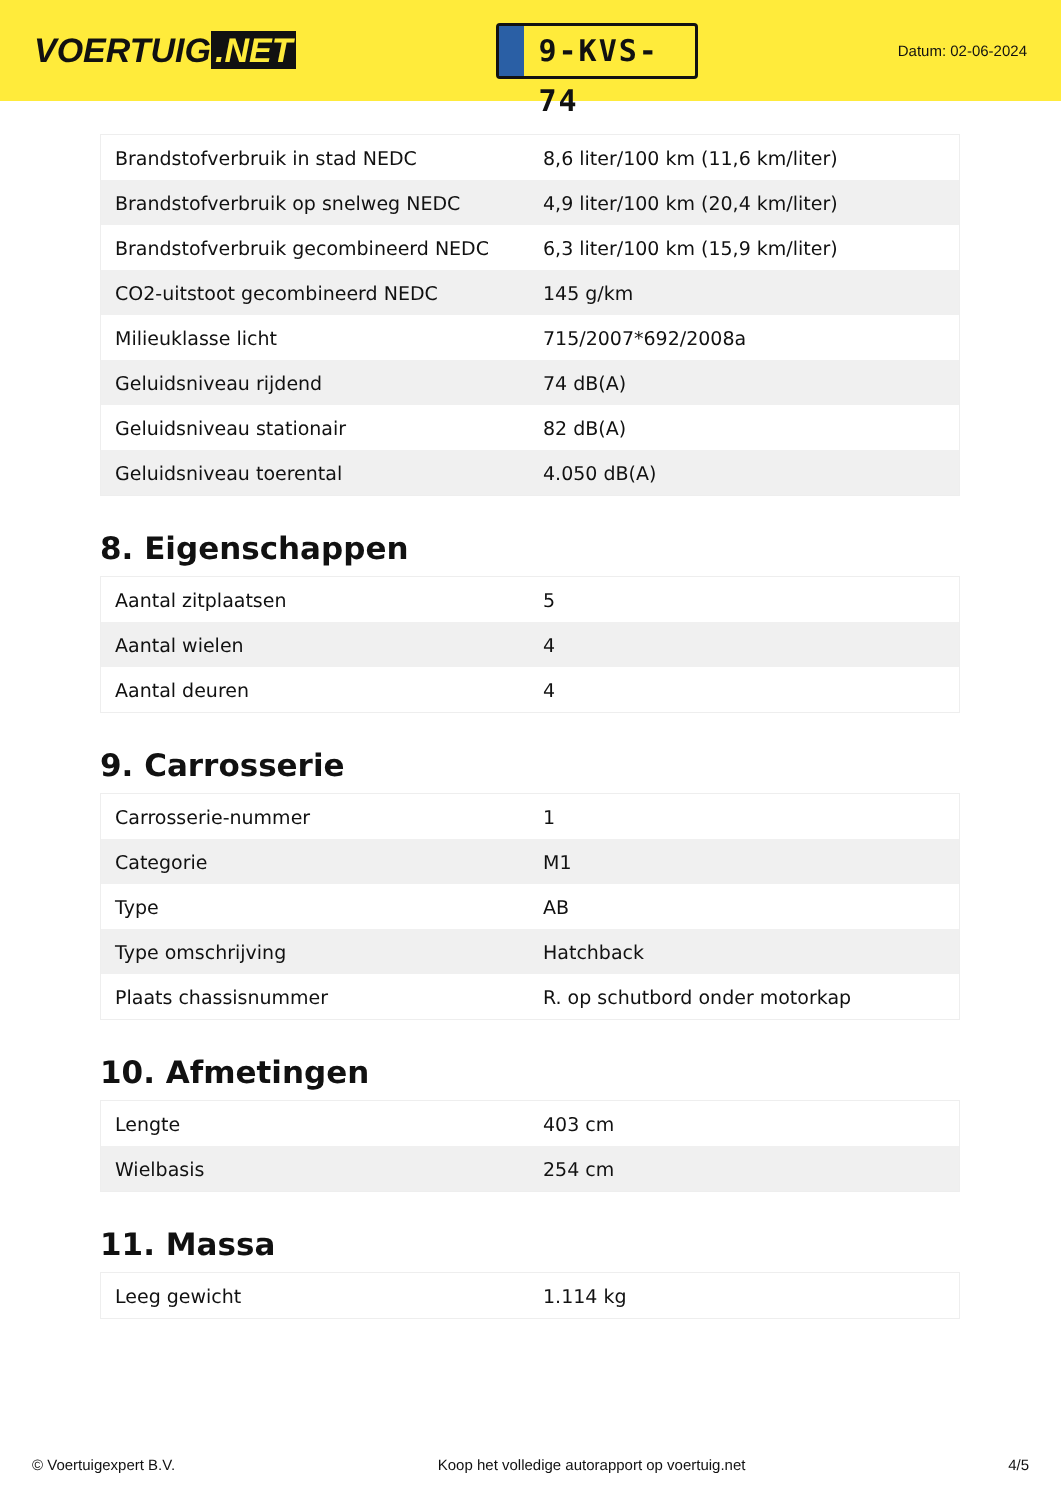VOERTUIG.NET
9-KVS-74
Datum: 02-06-2024
| Brandstofverbruik in stad NEDC | 8,6 liter/100 km (11,6 km/liter) |
| Brandstofverbruik op snelweg NEDC | 4,9 liter/100 km (20,4 km/liter) |
| Brandstofverbruik gecombineerd NEDC | 6,3 liter/100 km (15,9 km/liter) |
| CO2-uitstoot gecombineerd NEDC | 145 g/km |
| Milieuklasse licht | 715/2007*692/2008a |
| Geluidsniveau rijdend | 74 dB(A) |
| Geluidsniveau stationair | 82 dB(A) |
| Geluidsniveau toerental | 4.050 dB(A) |
8. Eigenschappen
| Aantal zitplaatsen | 5 |
| Aantal wielen | 4 |
| Aantal deuren | 4 |
9. Carrosserie
| Carrosserie-nummer | 1 |
| Categorie | M1 |
| Type | AB |
| Type omschrijving | Hatchback |
| Plaats chassisnummer | R. op schutbord onder motorkap |
10. Afmetingen
| Lengte | 403 cm |
| Wielbasis | 254 cm |
11. Massa
| Leeg gewicht | 1.114 kg |
© Voertuigexpert B.V. Koop het volledige autorapport op voertuig.net 4/5